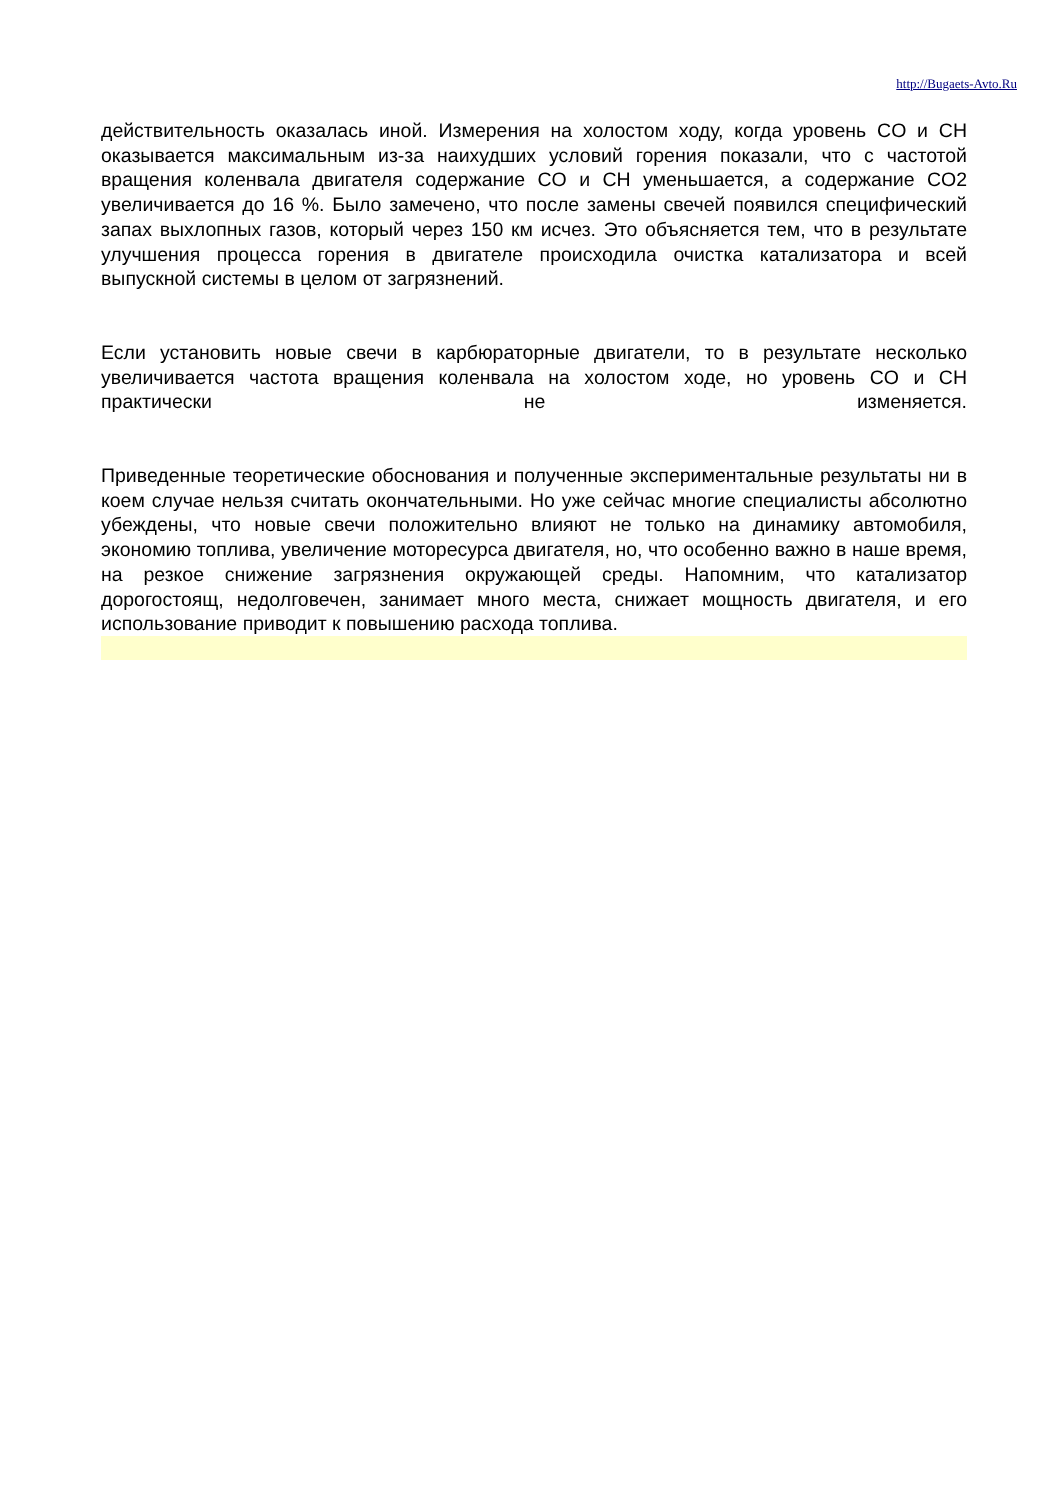http://Bugaets-Avto.Ru
действительность оказалась иной. Измерения на холостом ходу, когда уровень CO и CH оказывается максимальным из-за наихудших условий горения показали, что с частотой вращения коленвала двигателя содержание CO и CH уменьшается, а содержание CO2 увеличивается до 16 %. Было замечено, что после замены свечей появился специфический запах выхлопных газов, который через 150 км исчез. Это объясняется тем, что в результате улучшения процесса горения в двигателе происходила очистка катализатора и всей выпускной системы в целом от загрязнений.
Если установить новые свечи в карбюраторные двигатели, то в результате несколько увеличивается частота вращения коленвала на холостом ходе, но уровень CO и CH практически не изменяется.
Приведенные теоретические обоснования и полученные экспериментальные результаты ни в коем случае нельзя считать окончательными. Но уже сейчас многие специалисты абсолютно убеждены, что новые свечи положительно влияют не только на динамику автомобиля, экономию топлива, увеличение моторесурса двигателя, но, что особенно важно в наше время, на резкое снижение загрязнения окружающей среды. Напомним, что катализатор дорогостоящ, недолговечен, занимает много места, снижает мощность двигателя, и его использование приводит к повышению расхода топлива.